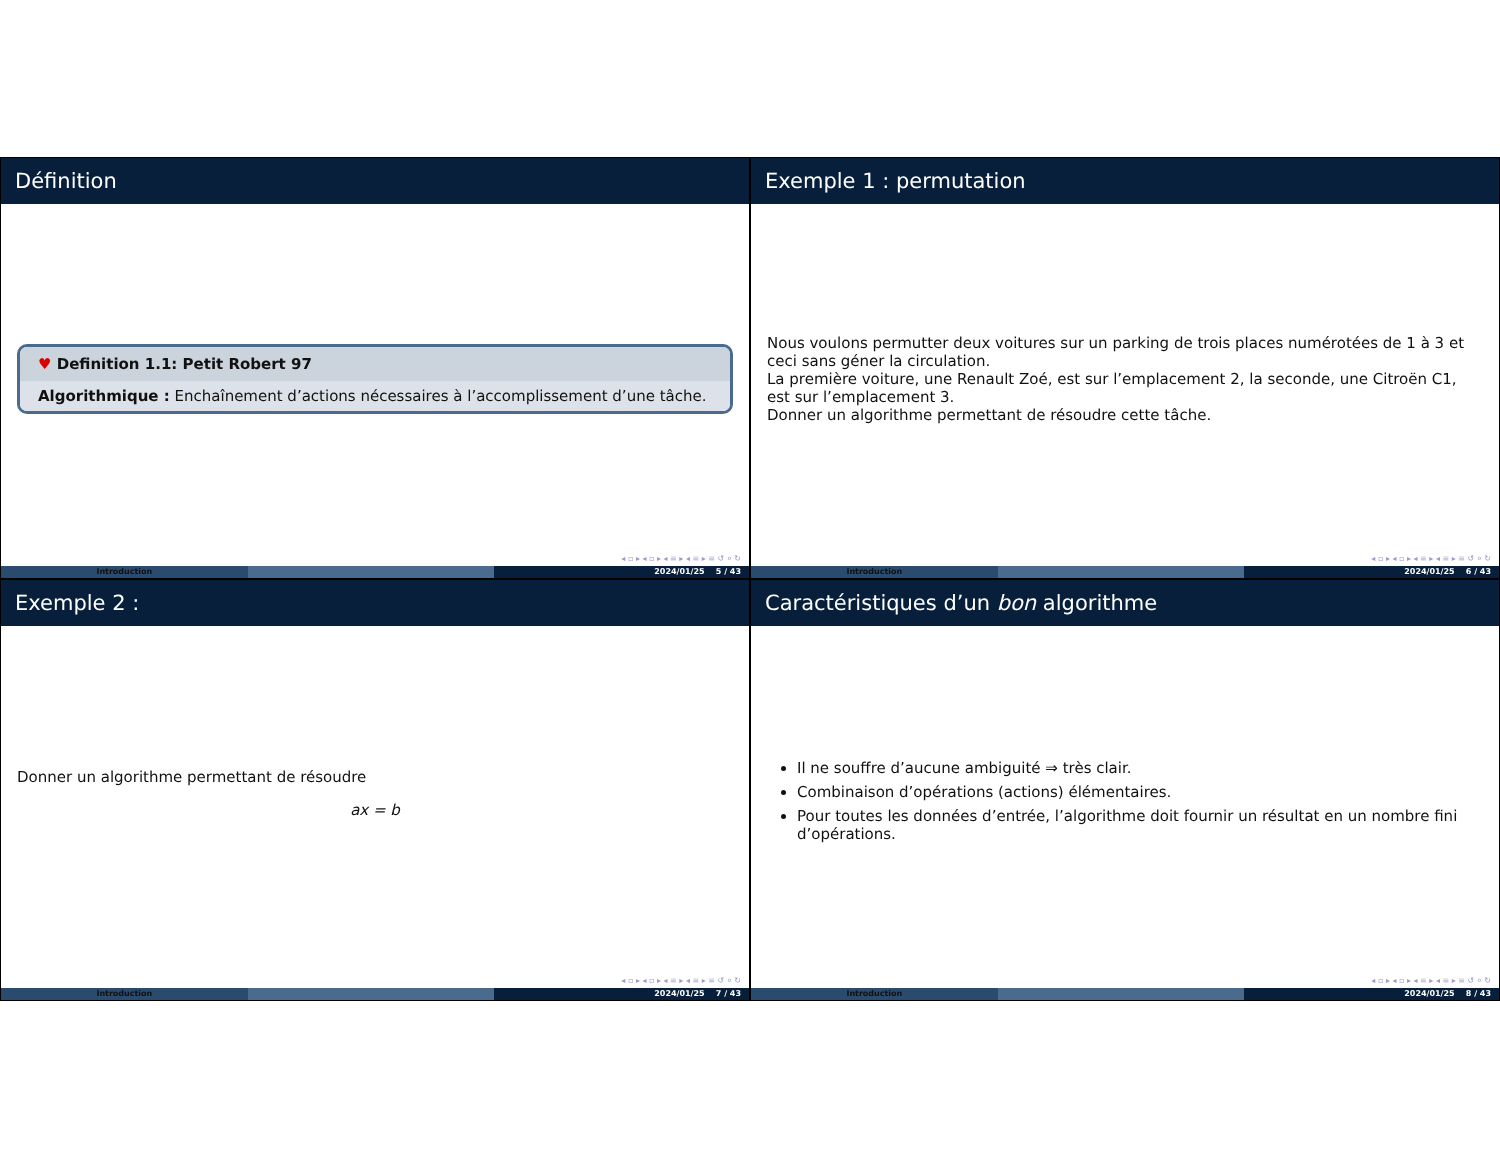Définition
♥ Definition 1.1: Petit Robert 97
Algorithmique : Enchaînement d’actions nécessaires à l’accomplissement d’une tâche.
◂ ▫ ▸ ◂ ▫ ▸ ◂ ≡ ▸ ◂ ≡ ▸ ≡ ↺ ⌕ ↻
Introduction 2024/01/25 5 / 43
Exemple 1 : permutation
Nous voulons permutter deux voitures sur un parking de trois places numérotées de 1 à 3 et ceci sans géner la circulation.
La première voiture, une Renault Zoé, est sur l’emplacement 2, la seconde, une Citroën C1, est sur l’emplacement 3.
Donner un algorithme permettant de résoudre cette tâche.
◂ ▫ ▸ ◂ ▫ ▸ ◂ ≡ ▸ ◂ ≡ ▸ ≡ ↺ ⌕ ↻
Introduction 2024/01/25 6 / 43
Exemple 2 :
Donner un algorithme permettant de résoudre
ax = b
◂ ▫ ▸ ◂ ▫ ▸ ◂ ≡ ▸ ◂ ≡ ▸ ≡ ↺ ⌕ ↻
Introduction 2024/01/25 7 / 43
Caractéristiques d’un bon algorithme
Il ne souffre d’aucune ambiguité ⇒ très clair.
Combinaison d’opérations (actions) élémentaires.
Pour toutes les données d’entrée, l’algorithme doit fournir un résultat en un nombre fini d’opérations.
◂ ▫ ▸ ◂ ▫ ▸ ◂ ≡ ▸ ◂ ≡ ▸ ≡ ↺ ⌕ ↻
Introduction 2024/01/25 8 / 43